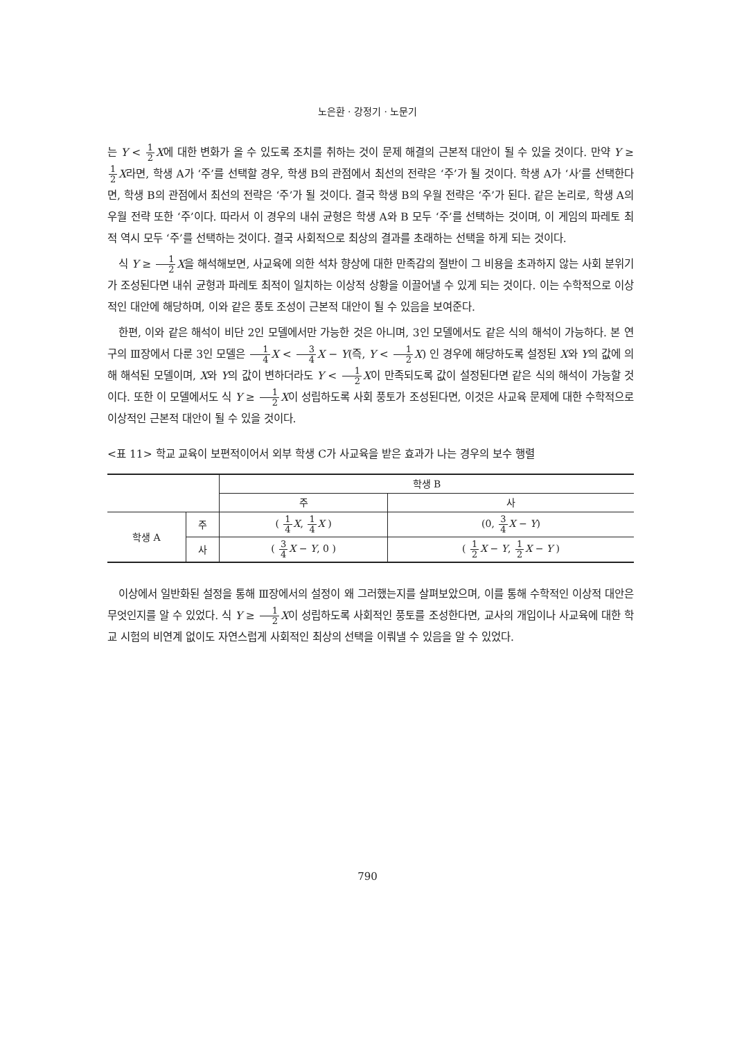노은환 · 강정기 · 노문기
는 Y < 1 2 X에 대한 변화가 올 수 있도록 조치를 취하는 것이 문제 해결의 근본적 대안이 될 수 있을 것이다. 만약 Y ≥ 1 2 X라면, 학생 A가 ‘주’를 선택할 경우, 학생 B의 관점에서 최선의 전략은 ‘주’가 될 것이다. 학생 A가 ‘사’를 선택한다면, 학생 B의 관점에서 최선의 전략은 ‘주’가 될 것이다. 결국 학생 B의 우월 전략은 ‘주’가 된다. 같은 논리로, 학생 A의 우월 전략 또한 ‘주’이다. 따라서 이 경우의 내쉬 균형은 학생 A와 B 모두 ‘주’를 선택하는 것이며, 이 게임의 파레토 최적 역시 모두 ‘주’를 선택하는 것이다. 결국 사회적으로 최상의 결과를 초래하는 선택을 하게 되는 것이다.
식 Y ≥ 1 2 X을 해석해보면, 사교육에 의한 석차 향상에 대한 만족감의 절반이 그 비용을 초과하지 않는 사회 분위기가 조성된다면 내쉬 균형과 파레토 최적이 일치하는 이상적 상황을 이끌어낼 수 있게 되는 것이다. 이는 수학적으로 이상적인 대안에 해당하며, 이와 같은 풍토 조성이 근본적 대안이 될 수 있음을 보여준다.
한편, 이와 같은 해석이 비단 2인 모델에서만 가능한 것은 아니며, 3인 모델에서도 같은 식의 해석이 가능하다. 본 연구의 Ⅲ장에서 다룬 3인 모델은 1 4 X < 3 4 X − Y(즉, Y < 1 2 X) 인 경우에 해당하도록 설정된 X와 Y의 값에 의해 해석된 모델이며, X와 Y의 값이 변하더라도 Y < 1 2 X이 만족되도록 값이 설정된다면 같은 식의 해석이 가능할 것이다. 또한 이 모델에서도 식 Y ≥ 1 2 X이 성립하도록 사회 풍토가 조성된다면, 이것은 사교육 문제에 대한 수학적으로 이상적인 근본적 대안이 될 수 있을 것이다.
<표 11> 학교 교육이 보편적이어서 외부 학생 C가 사교육을 받은 효과가 나는 경우의 보수 행렬
| | | 학생 B | |
| --- | --- | --- | --- |
| | | 주 | 사 |
| 학생 A | 주 | ( 1 4 X , 1 4 X ) | (0, 3 4 X − Y ) |
| | 사 | ( 3 4 X − Y , 0 ) | ( 1 2 X − Y , 1 2 X − Y ) |
이상에서 일반화된 설정을 통해 Ⅲ장에서의 설정이 왜 그러했는지를 살펴보았으며, 이를 통해 수학적인 이상적 대안은 무엇인지를 알 수 있었다. 식 Y ≥ 1 2 X이 성립하도록 사회적인 풍토를 조성한다면, 교사의 개입이나 사교육에 대한 학교 시험의 비연계 없이도 자연스럽게 사회적인 최상의 선택을 이뤄낼 수 있음을 알 수 있었다.
790